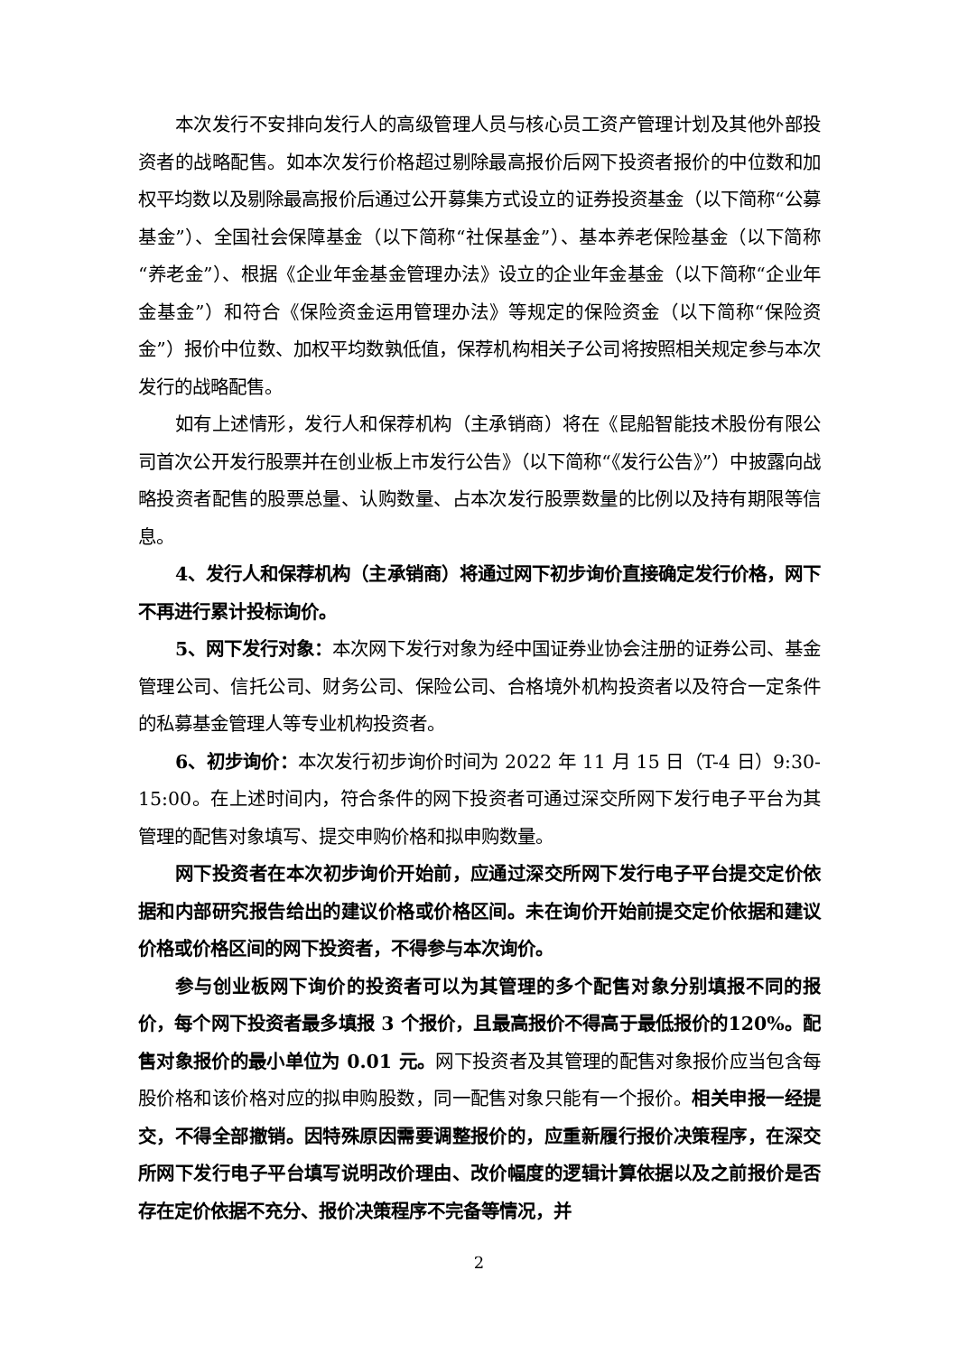本次发行不安排向发行人的高级管理人员与核心员工资产管理计划及其他外部投资者的战略配售。如本次发行价格超过剔除最高报价后网下投资者报价的中位数和加权平均数以及剔除最高报价后通过公开募集方式设立的证券投资基金（以下简称“公募基金”）、全国社会保障基金（以下简称“社保基金”）、基本养老保险基金（以下简称“养老金”）、根据《企业年金基金管理办法》设立的企业年金基金（以下简称“企业年金基金”）和符合《保险资金运用管理办法》等规定的保险资金（以下简称“保险资金”）报价中位数、加权平均数孰低值，保荐机构相关子公司将按照相关规定参与本次发行的战略配售。
如有上述情形，发行人和保荐机构（主承销商）将在《昆船智能技术股份有限公司首次公开发行股票并在创业板上市发行公告》（以下简称“《发行公告》”）中披露向战略投资者配售的股票总量、认购数量、占本次发行股票数量的比例以及持有期限等信息。
4、发行人和保荐机构（主承销商）将通过网下初步询价直接确定发行价格，网下不再进行累计投标询价。
5、网下发行对象：本次网下发行对象为经中国证券业协会注册的证券公司、基金管理公司、信托公司、财务公司、保险公司、合格境外机构投资者以及符合一定条件的私募基金管理人等专业机构投资者。
6、初步询价：本次发行初步询价时间为 2022 年 11 月 15 日（T-4 日）9:30-15:00。在上述时间内，符合条件的网下投资者可通过深交所网下发行电子平台为其管理的配售对象填写、提交申购价格和拟申购数量。
网下投资者在本次初步询价开始前，应通过深交所网下发行电子平台提交定价依据和内部研究报告给出的建议价格或价格区间。未在询价开始前提交定价依据和建议价格或价格区间的网下投资者，不得参与本次询价。
参与创业板网下询价的投资者可以为其管理的多个配售对象分别填报不同的报价，每个网下投资者最多填报 3 个报价，且最高报价不得高于最低报价的120%。配售对象报价的最小单位为 0.01 元。网下投资者及其管理的配售对象报价应当包含每股价格和该价格对应的拟申购股数，同一配售对象只能有一个报价。相关申报一经提交，不得全部撤销。因特殊原因需要调整报价的，应重新履行报价决策程序，在深交所网下发行电子平台填写说明改价理由、改价幅度的逻辑计算依据以及之前报价是否存在定价依据不充分、报价决策程序不完备等情况，并
2